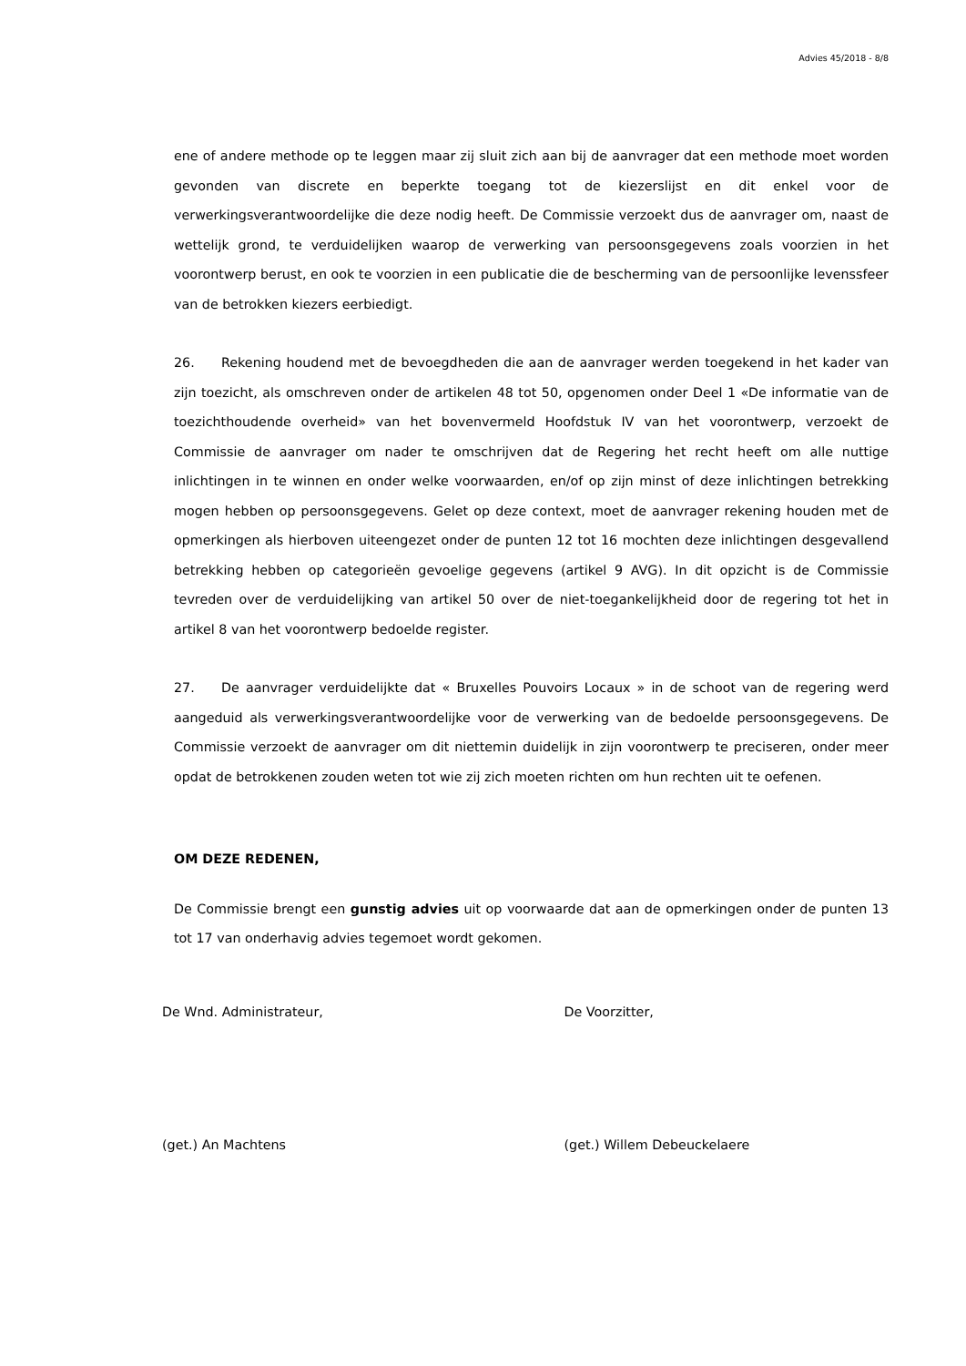Advies 45/2018 - 8/8
ene of andere methode op te leggen maar zij sluit zich aan bij de aanvrager dat een methode moet worden gevonden van discrete en beperkte toegang tot de kiezerslijst en dit enkel voor de verwerkingsverantwoordelijke die deze nodig heeft. De Commissie verzoekt dus de aanvrager om, naast de wettelijk grond, te verduidelijken waarop de verwerking van persoonsgegevens zoals voorzien in het voorontwerp berust, en ook te voorzien in een publicatie die de bescherming van de persoonlijke levenssfeer van de betrokken kiezers eerbiedigt.
26. Rekening houdend met de bevoegdheden die aan de aanvrager werden toegekend in het kader van zijn toezicht, als omschreven onder de artikelen 48 tot 50, opgenomen onder Deel 1 «De informatie van de toezichthoudende overheid» van het bovenvermeld Hoofdstuk IV van het voorontwerp, verzoekt de Commissie de aanvrager om nader te omschrijven dat de Regering het recht heeft om alle nuttige inlichtingen in te winnen en onder welke voorwaarden, en/of op zijn minst of deze inlichtingen betrekking mogen hebben op persoonsgegevens. Gelet op deze context, moet de aanvrager rekening houden met de opmerkingen als hierboven uiteengezet onder de punten 12 tot 16 mochten deze inlichtingen desgevallend betrekking hebben op categorieën gevoelige gegevens (artikel 9 AVG). In dit opzicht is de Commissie tevreden over de verduidelijking van artikel 50 over de niet-toegankelijkheid door de regering tot het in artikel 8 van het voorontwerp bedoelde register.
27. De aanvrager verduidelijkte dat « Bruxelles Pouvoirs Locaux » in de schoot van de regering werd aangeduid als verwerkingsverantwoordelijke voor de verwerking van de bedoelde persoonsgegevens. De Commissie verzoekt de aanvrager om dit niettemin duidelijk in zijn voorontwerp te preciseren, onder meer opdat de betrokkenen zouden weten tot wie zij zich moeten richten om hun rechten uit te oefenen.
OM DEZE REDENEN,
De Commissie brengt een gunstig advies uit op voorwaarde dat aan de opmerkingen onder de punten 13 tot 17 van onderhavig advies tegemoet wordt gekomen.
De Wnd. Administrateur, De Voorzitter,
(get.) An Machtens (get.) Willem Debeuckelaere